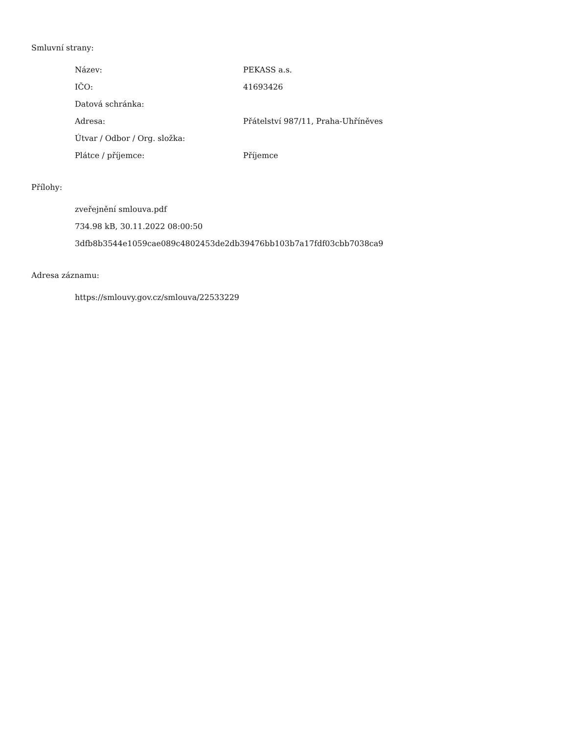Smluvní strany:
| Název: | PEKASS a.s. |
| IČO: | 41693426 |
| Datová schránka: | |
| Adresa: | Přátelství 987/11, Praha-Uhříněves |
| Útvar / Odbor / Org. složka: | |
| Plátce / příjemce: | Příjemce |
Přílohy:
zveřejnění smlouva.pdf
734.98 kB, 30.11.2022 08:00:50
3dfb8b3544e1059cae089c4802453de2db39476bb103b7a17fdf03cbb7038ca9
Adresa záznamu:
https://smlouvy.gov.cz/smlouva/22533229